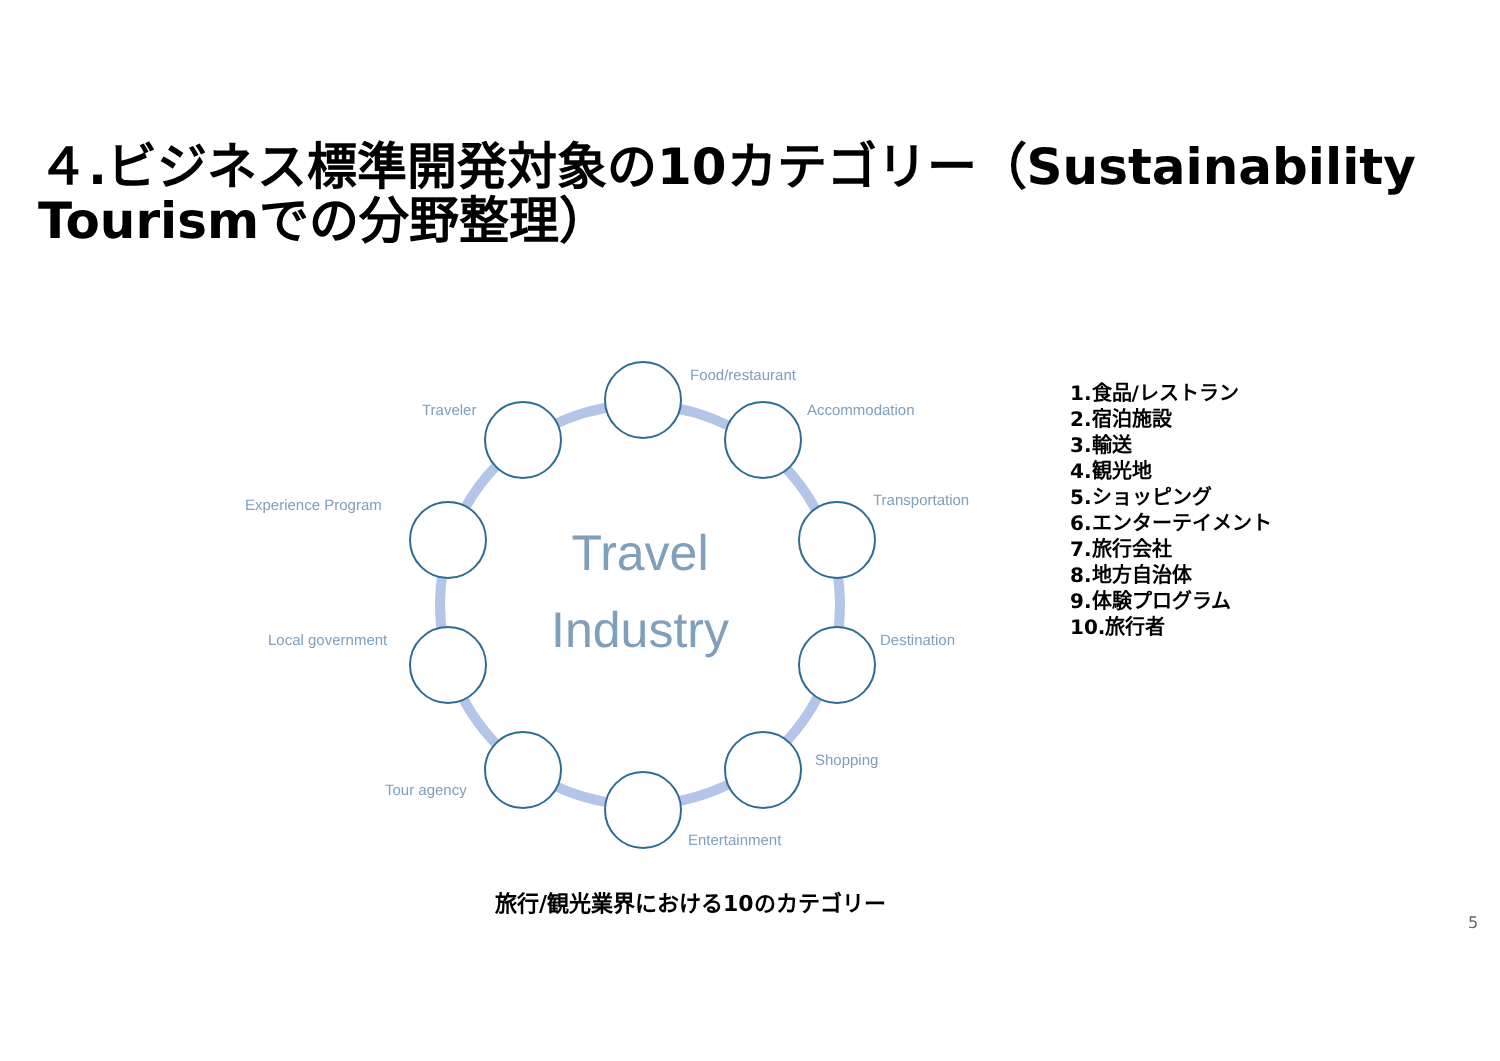４.ビジネス標準開発対象の10カテゴリー（Sustainability Tourismでの分野整理）
Travel
Industry
Food/restaurant
Accommodation
Transportation
Destination
Shopping
Entertainment
Tour agency
Local government
Experience Program
Traveler
1.食品/レストラン
2.宿泊施設
3.輸送
4.観光地
5.ショッピング
6.エンターテイメント
7.旅行会社
8.地方自治体
9.体験プログラム
10.旅行者
旅行/観光業界における10のカテゴリー
5